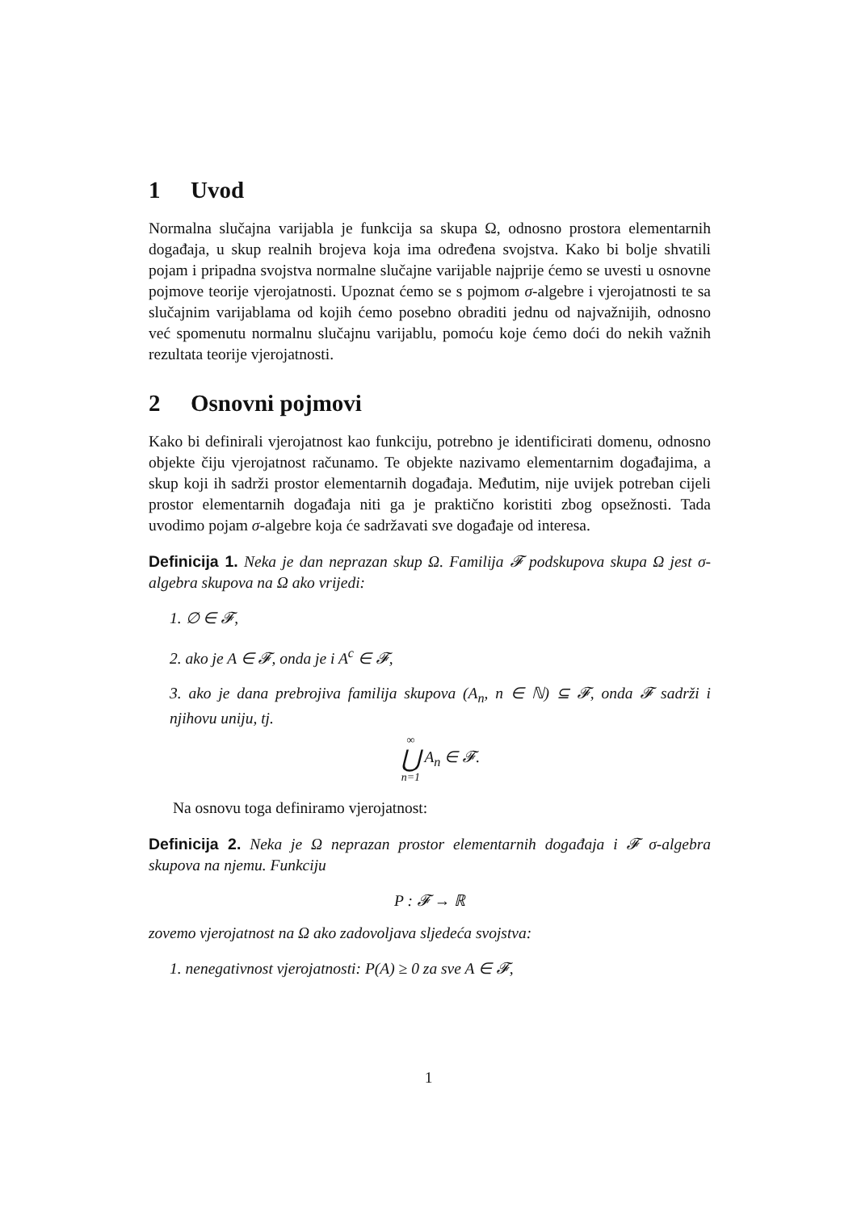1 Uvod
Normalna slučajna varijabla je funkcija sa skupa Ω, odnosno prostora elementarnih događaja, u skup realnih brojeva koja ima određena svojstva. Kako bi bolje shvatili pojam i pripadna svojstva normalne slučajne varijable najprije ćemo se uvesti u osnovne pojmove teorije vjerojatnosti. Upoznat ćemo se s pojmom σ-algebre i vjerojatnosti te sa slučajnim varijablama od kojih ćemo posebno obraditi jednu od najvažnijih, odnosno već spomenutu normalnu slučajnu varijablu, pomoću koje ćemo doći do nekih važnih rezultata teorije vjerojatnosti.
2 Osnovni pojmovi
Kako bi definirali vjerojatnost kao funkciju, potrebno je identificirati domenu, odnosno objekte čiju vjerojatnost računamo. Te objekte nazivamo elementarnim događajima, a skup koji ih sadrži prostor elementarnih događaja. Međutim, nije uvijek potreban cijeli prostor elementarnih događaja niti ga je praktično koristiti zbog opsežnosti. Tada uvodimo pojam σ-algebre koja će sadržavati sve događaje od interesa.
Definicija 1. Neka je dan neprazan skup Ω. Familija 𝓕 podskupova skupa Ω jest σ-algebra skupova na Ω ako vrijedi:
1. ∅ ∈ 𝓕,
2. ako je A ∈ 𝓕, onda je i A<sup>c</sup> ∈ 𝓕,
3. ako je dana prebrojiva familija skupova (A<sub>n</sub>, n ∈ ℕ) ⊆ 𝓕, onda 𝓕 sadrži i njihovu uniju, tj.
∞ ⋃ n=1 A<sub>n</sub> ∈ 𝓕.
Na osnovu toga definiramo vjerojatnost:
Definicija 2. Neka je Ω neprazan prostor elementarnih događaja i 𝓕 σ-algebra skupova na njemu. Funkciju
P : 𝓕 → ℝ
zovemo vjerojatnost na Ω ako zadovoljava sljedeća svojstva:
1. nenegativnost vjerojatnosti: P(A) ≥ 0 za sve A ∈ 𝓕,
1